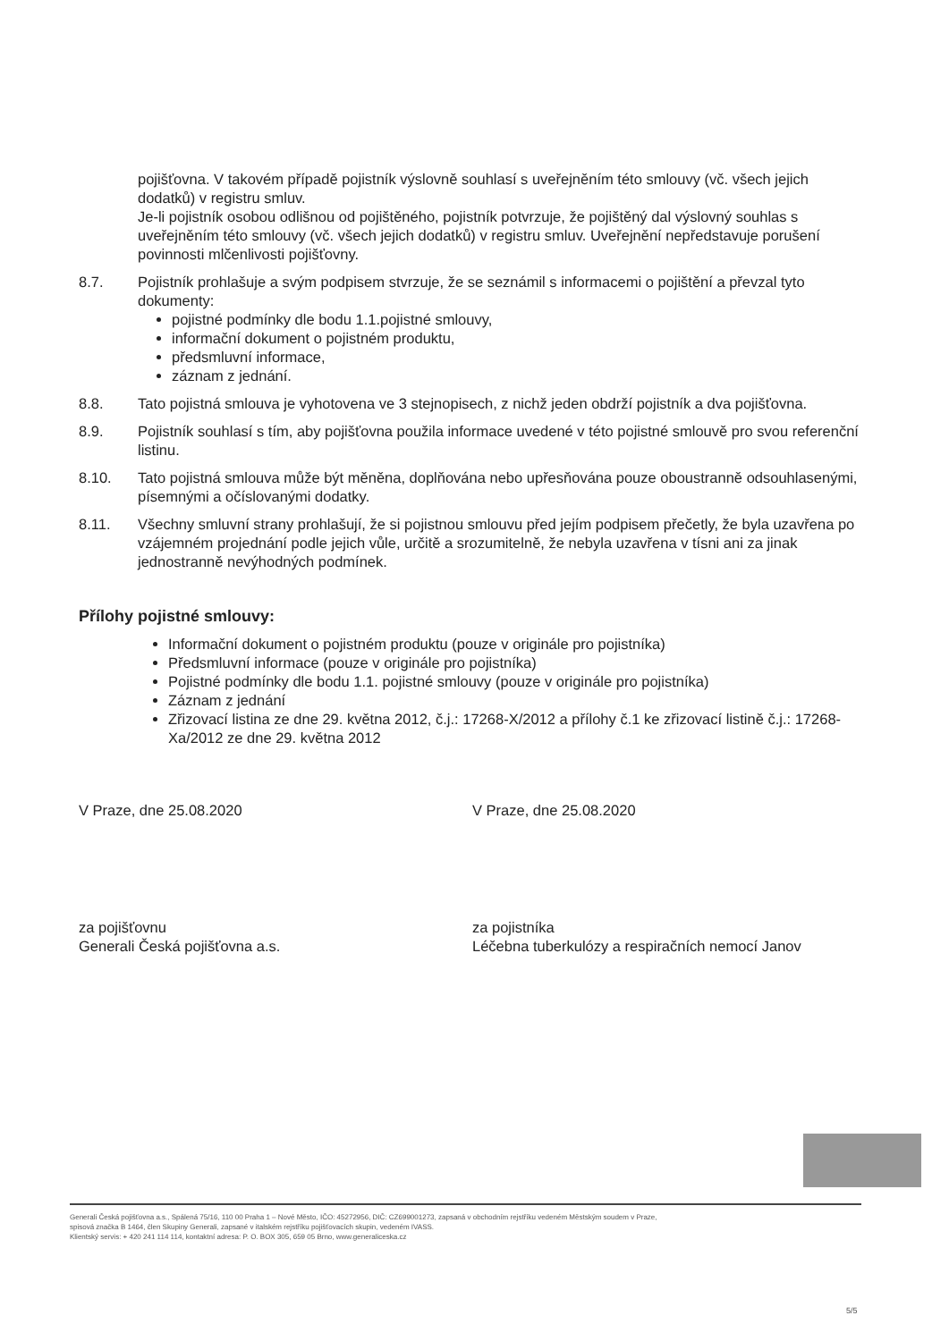pojišťovna. V takovém případě pojistník výslovně souhlasí s uveřejněním této smlouvy (vč. všech jejich dodatků) v registru smluv.
Je-li pojistník osobou odlišnou od pojištěného, pojistník potvrzuje, že pojištěný dal výslovný souhlas s uveřejněním této smlouvy (vč. všech jejich dodatků) v registru smluv. Uveřejnění nepředstavuje porušení povinnosti mlčenlivosti pojišťovny.
8.7. Pojistník prohlašuje a svým podpisem stvrzuje, že se seznámil s informacemi o pojištění a převzal tyto dokumenty:
pojistné podmínky dle bodu 1.1.pojistné smlouvy,
informační dokument o pojistném produktu,
předsmluvní informace,
záznam z jednání.
8.8. Tato pojistná smlouva je vyhotovena ve 3 stejnopisech, z nichž jeden obdrží pojistník a dva pojišťovna.
8.9. Pojistník souhlasí s tím, aby pojišťovna použila informace uvedené v této pojistné smlouvě pro svou referenční listinu.
8.10. Tato pojistná smlouva může být měněna, doplňována nebo upřesňována pouze oboustranně odsouhlasenými, písemnými a očíslovanými dodatky.
8.11. Všechny smluvní strany prohlašují, že si pojistnou smlouvu před jejím podpisem přečetly, že byla uzavřena po vzájemném projednání podle jejich vůle, určitě a srozumitelně, že nebyla uzavřena v tísni ani za jinak jednostranně nevýhodných podmínek.
Přílohy pojistné smlouvy:
Informační dokument o pojistném produktu (pouze v originále pro pojistníka)
Předsmluvní informace (pouze v originále pro pojistníka)
Pojistné podmínky dle bodu 1.1. pojistné smlouvy (pouze v originále pro pojistníka)
Záznam z jednání
Zřizovací listina ze dne 29. května 2012, č.j.: 17268-X/2012 a přílohy č.1 ke zřizovací listině č.j.: 17268-Xa/2012 ze dne 29. května 2012
V Praze, dne 25.08.2020 V Praze, dne 25.08.2020
za pojišťovnu
Generali Česká pojišťovna a.s.
za pojistníka
Léčebna tuberkulózy a respiračních nemocí Janov
Generali Česká pojišťovna a.s., Spálená 75/16, 110 00 Praha 1 – Nové Město, IČO: 45272956, DIČ: CZ699001273, zapsaná v obchodním rejstříku vedeném Městským soudem v Praze,
spisová značka B 1464, člen Skupiny Generali, zapsané v italském rejstříku pojišťovacích skupin, vedeném IVASS.
Klientský servis: + 420 241 114 114, kontaktní adresa: P. O. BOX 305, 659 05 Brno, www.generaliceska.cz
5/5